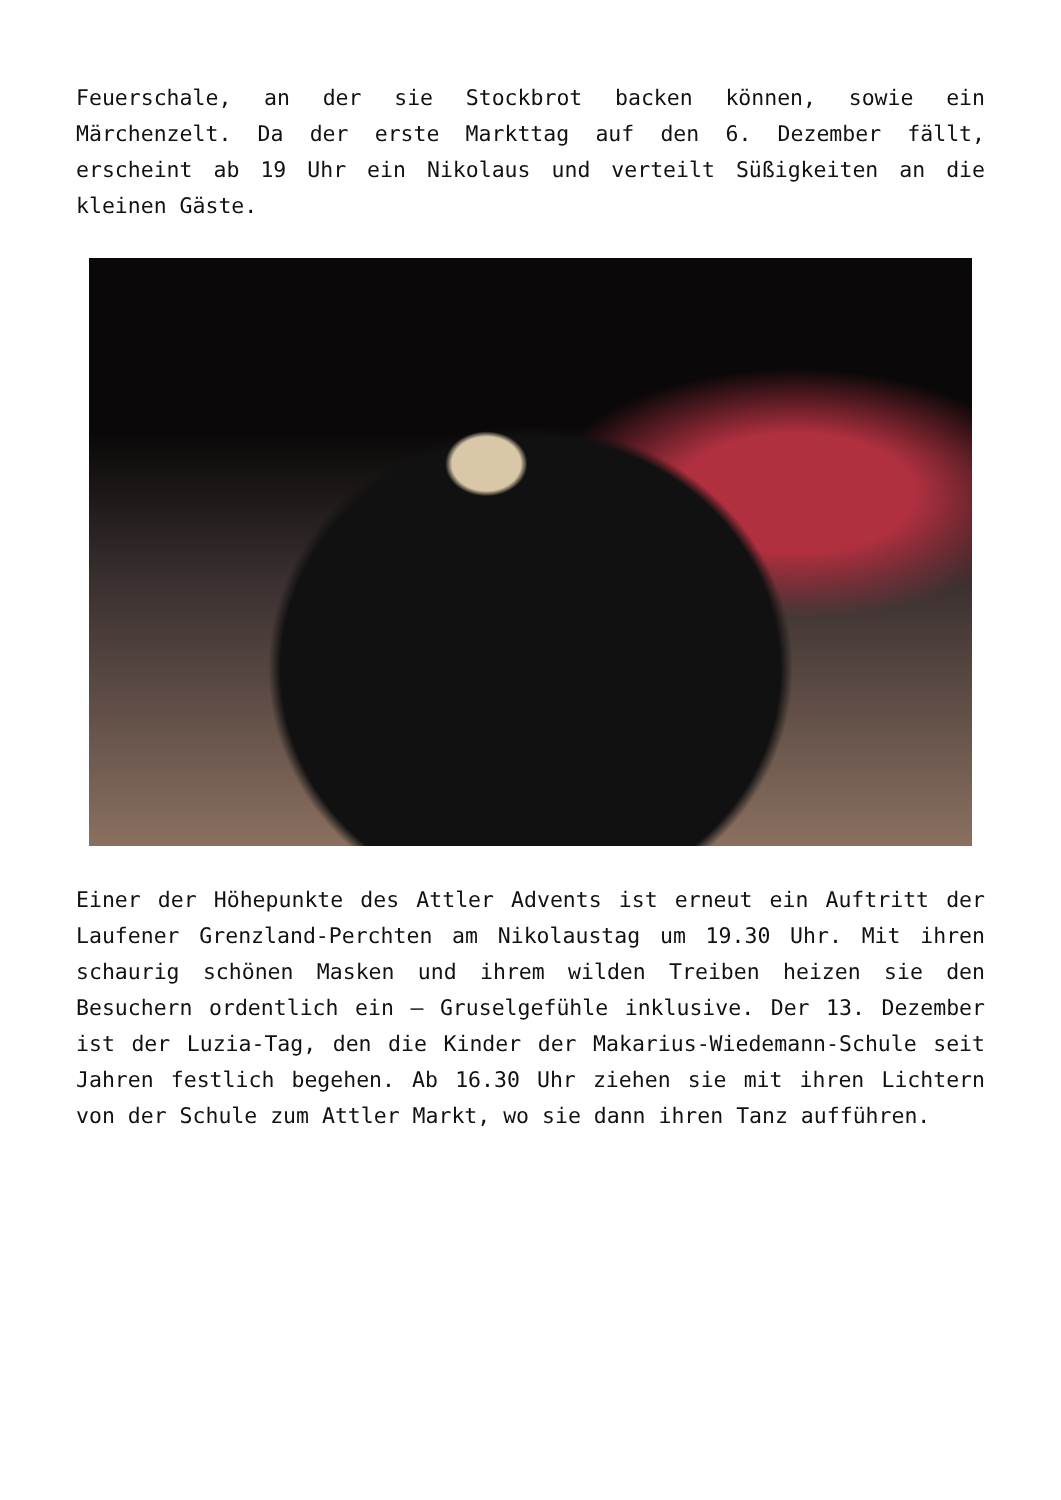Feuerschale, an der sie Stockbrot backen können, sowie ein Märchenzelt. Da der erste Markttag auf den 6. Dezember fällt, erscheint ab 19 Uhr ein Nikolaus und verteilt Süßigkeiten an die kleinen Gäste.
Einer der Höhepunkte des Attler Advents ist erneut ein Auftritt der Laufener Grenzland-Perchten am Nikolaustag um 19.30 Uhr. Mit ihren schaurig schönen Masken und ihrem wilden Treiben heizen sie den Besuchern ordentlich ein – Gruselgefühle inklusive. Der 13. Dezember ist der Luzia-Tag, den die Kinder der Makarius-Wiedemann-Schule seit Jahren festlich begehen. Ab 16.30 Uhr ziehen sie mit ihren Lichtern von der Schule zum Attler Markt, wo sie dann ihren Tanz aufführen.